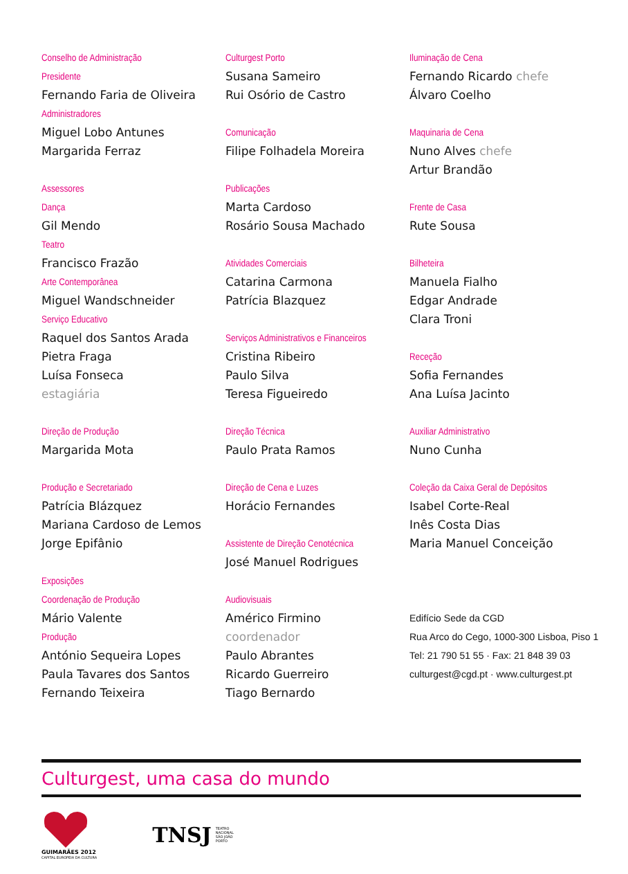Conselho de Administração
Presidente
Fernando Faria de Oliveira
Administradores
Miguel Lobo Antunes
Margarida Ferraz
Assessores
Dança
Gil Mendo
Teatro
Francisco Frazão
Arte Contemporânea
Miguel Wandschneider
Serviço Educativo
Raquel dos Santos Arada
Pietra Fraga
Luísa Fonseca
estagiária
Direção de Produção
Margarida Mota
Produção e Secretariado
Patrícia Blázquez
Mariana Cardoso de Lemos
Jorge Epifânio
Exposições
Coordenação de Produção
Mário Valente
Produção
António Sequeira Lopes
Paula Tavares dos Santos
Fernando Teixeira
Culturgest Porto
Susana Sameiro
Rui Osório de Castro
Comunicação
Filipe Folhadela Moreira
Publicações
Marta Cardoso
Rosário Sousa Machado
Atividades Comerciais
Catarina Carmona
Patrícia Blazquez
Serviços Administrativos e Financeiros
Cristina Ribeiro
Paulo Silva
Teresa Figueiredo
Direção Técnica
Paulo Prata Ramos
Direção de Cena e Luzes
Horácio Fernandes
Assistente de Direção Cenotécnica
José Manuel Rodrigues
Audiovisuais
Américo Firmino
coordenador
Paulo Abrantes
Ricardo Guerreiro
Tiago Bernardo
Iluminação de Cena
Fernando Ricardo chefe
Álvaro Coelho
Maquinaria de Cena
Nuno Alves chefe
Artur Brandão
Frente de Casa
Rute Sousa
Bilheteira
Manuela Fialho
Edgar Andrade
Clara Troni
Receção
Sofia Fernandes
Ana Luísa Jacinto
Auxiliar Administrativo
Nuno Cunha
Coleção da Caixa Geral de Depósitos
Isabel Corte-Real
Inês Costa Dias
Maria Manuel Conceição
Edifício Sede da CGD
Rua Arco do Cego, 1000-300 Lisboa, Piso 1
Tel: 21 790 51 55 · Fax: 21 848 39 03
culturgest@cgd.pt · www.culturgest.pt
Culturgest, uma casa do mundo
GUIMARÃES 2012
CAPITAL EUROPEIA DA CULTURA
TNSJ TEATRO
NACIONAL
SÃO JOÃO
PORTO